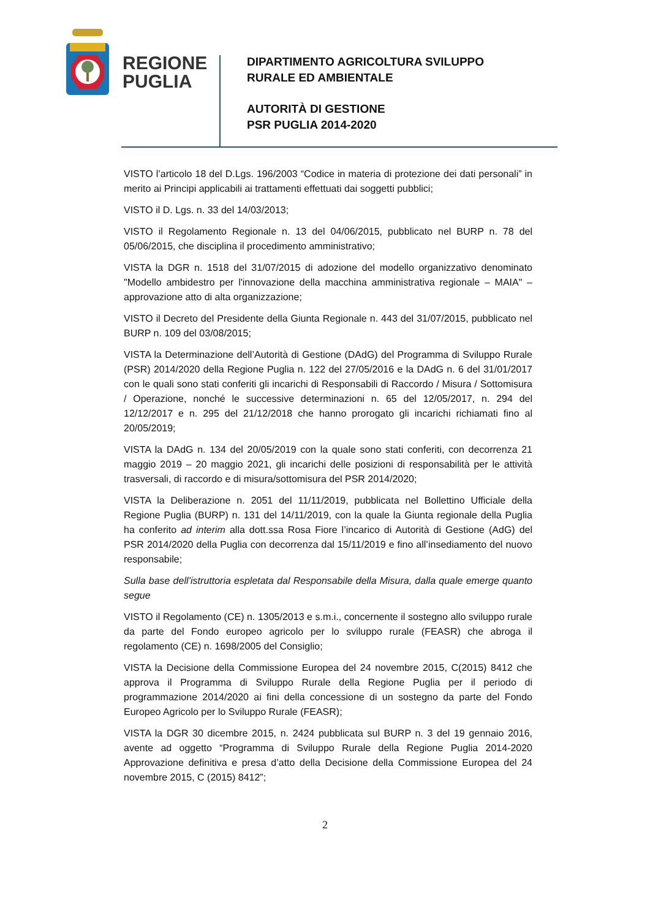REGIONE
PUGLIA
DIPARTIMENTO AGRICOLTURA SVILUPPO
RURALE ED AMBIENTALE
AUTORITÀ DI GESTIONE
PSR PUGLIA 2014-2020
VISTO l’articolo 18 del D.Lgs. 196/2003 “Codice in materia di protezione dei dati personali” in merito ai Principi applicabili ai trattamenti effettuati dai soggetti pubblici;
VISTO il D. Lgs. n. 33 del 14/03/2013;
VISTO il Regolamento Regionale n. 13 del 04/06/2015, pubblicato nel BURP n. 78 del 05/06/2015, che disciplina il procedimento amministrativo;
VISTA la DGR n. 1518 del 31/07/2015 di adozione del modello organizzativo denominato "Modello ambidestro per l'innovazione della macchina amministrativa regionale – MAIA" – approvazione atto di alta organizzazione;
VISTO il Decreto del Presidente della Giunta Regionale n. 443 del 31/07/2015, pubblicato nel BURP n. 109 del 03/08/2015;
VISTA la Determinazione dell’Autorità di Gestione (DAdG) del Programma di Sviluppo Rurale (PSR) 2014/2020 della Regione Puglia n. 122 del 27/05/2016 e la DAdG n. 6 del 31/01/2017 con le quali sono stati conferiti gli incarichi di Responsabili di Raccordo / Misura / Sottomisura / Operazione, nonché le successive determinazioni n. 65 del 12/05/2017, n. 294 del 12/12/2017 e n. 295 del 21/12/2018 che hanno prorogato gli incarichi richiamati fino al 20/05/2019;
VISTA la DAdG n. 134 del 20/05/2019 con la quale sono stati conferiti, con decorrenza 21 maggio 2019 – 20 maggio 2021, gli incarichi delle posizioni di responsabilità per le attività trasversali, di raccordo e di misura/sottomisura del PSR 2014/2020;
VISTA la Deliberazione n. 2051 del 11/11/2019, pubblicata nel Bollettino Ufficiale della Regione Puglia (BURP) n. 131 del 14/11/2019, con la quale la Giunta regionale della Puglia ha conferito ad interim alla dott.ssa Rosa Fiore l’incarico di Autorità di Gestione (AdG) del PSR 2014/2020 della Puglia con decorrenza dal 15/11/2019 e fino all’insediamento del nuovo responsabile;
Sulla base dell’istruttoria espletata dal Responsabile della Misura, dalla quale emerge quanto segue
VISTO il Regolamento (CE) n. 1305/2013 e s.m.i., concernente il sostegno allo sviluppo rurale da parte del Fondo europeo agricolo per lo sviluppo rurale (FEASR) che abroga il regolamento (CE) n. 1698/2005 del Consiglio;
VISTA la Decisione della Commissione Europea del 24 novembre 2015, C(2015) 8412 che approva il Programma di Sviluppo Rurale della Regione Puglia per il periodo di programmazione 2014/2020 ai fini della concessione di un sostegno da parte del Fondo Europeo Agricolo per lo Sviluppo Rurale (FEASR);
VISTA la DGR 30 dicembre 2015, n. 2424 pubblicata sul BURP n. 3 del 19 gennaio 2016, avente ad oggetto “Programma di Sviluppo Rurale della Regione Puglia 2014-2020 Approvazione definitiva e presa d’atto della Decisione della Commissione Europea del 24 novembre 2015, C (2015) 8412”;
2